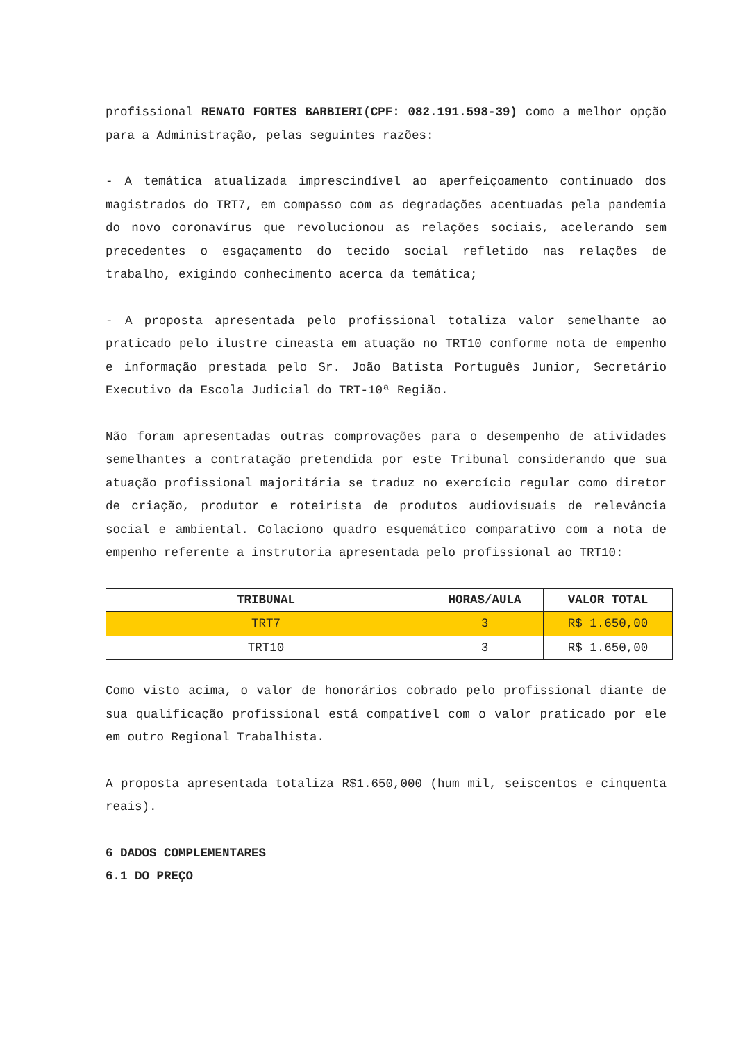profissional RENATO FORTES BARBIERI(CPF: 082.191.598-39) como a melhor opção para a Administração, pelas seguintes razões:
- A temática atualizada imprescindível ao aperfeiçoamento continuado dos magistrados do TRT7, em compasso com as degradações acentuadas pela pandemia do novo coronavírus que revolucionou as relações sociais, acelerando sem precedentes o esgaçamento do tecido social refletido nas relações de trabalho, exigindo conhecimento acerca da temática;
- A proposta apresentada pelo profissional totaliza valor semelhante ao praticado pelo ilustre cineasta em atuação no TRT10 conforme nota de empenho e informação prestada pelo Sr. João Batista Português Junior, Secretário Executivo da Escola Judicial do TRT-10ª Região.
Não foram apresentadas outras comprovações para o desempenho de atividades semelhantes a contratação pretendida por este Tribunal considerando que sua atuação profissional majoritária se traduz no exercício regular como diretor de criação, produtor e roteirista de produtos audiovisuais de relevância social e ambiental. Colaciono quadro esquemático comparativo com a nota de empenho referente a instrutoria apresentada pelo profissional ao TRT10:
| TRIBUNAL | HORAS/AULA | VALOR TOTAL |
| --- | --- | --- |
| TRT7 | 3 | R$ 1.650,00 |
| TRT10 | 3 | R$ 1.650,00 |
Como visto acima, o valor de honorários cobrado pelo profissional diante de sua qualificação profissional está compatível com o valor praticado por ele em outro Regional Trabalhista.
A proposta apresentada totaliza R$1.650,000 (hum mil, seiscentos e cinquenta reais).
6 DADOS COMPLEMENTARES
6.1 DO PREÇO